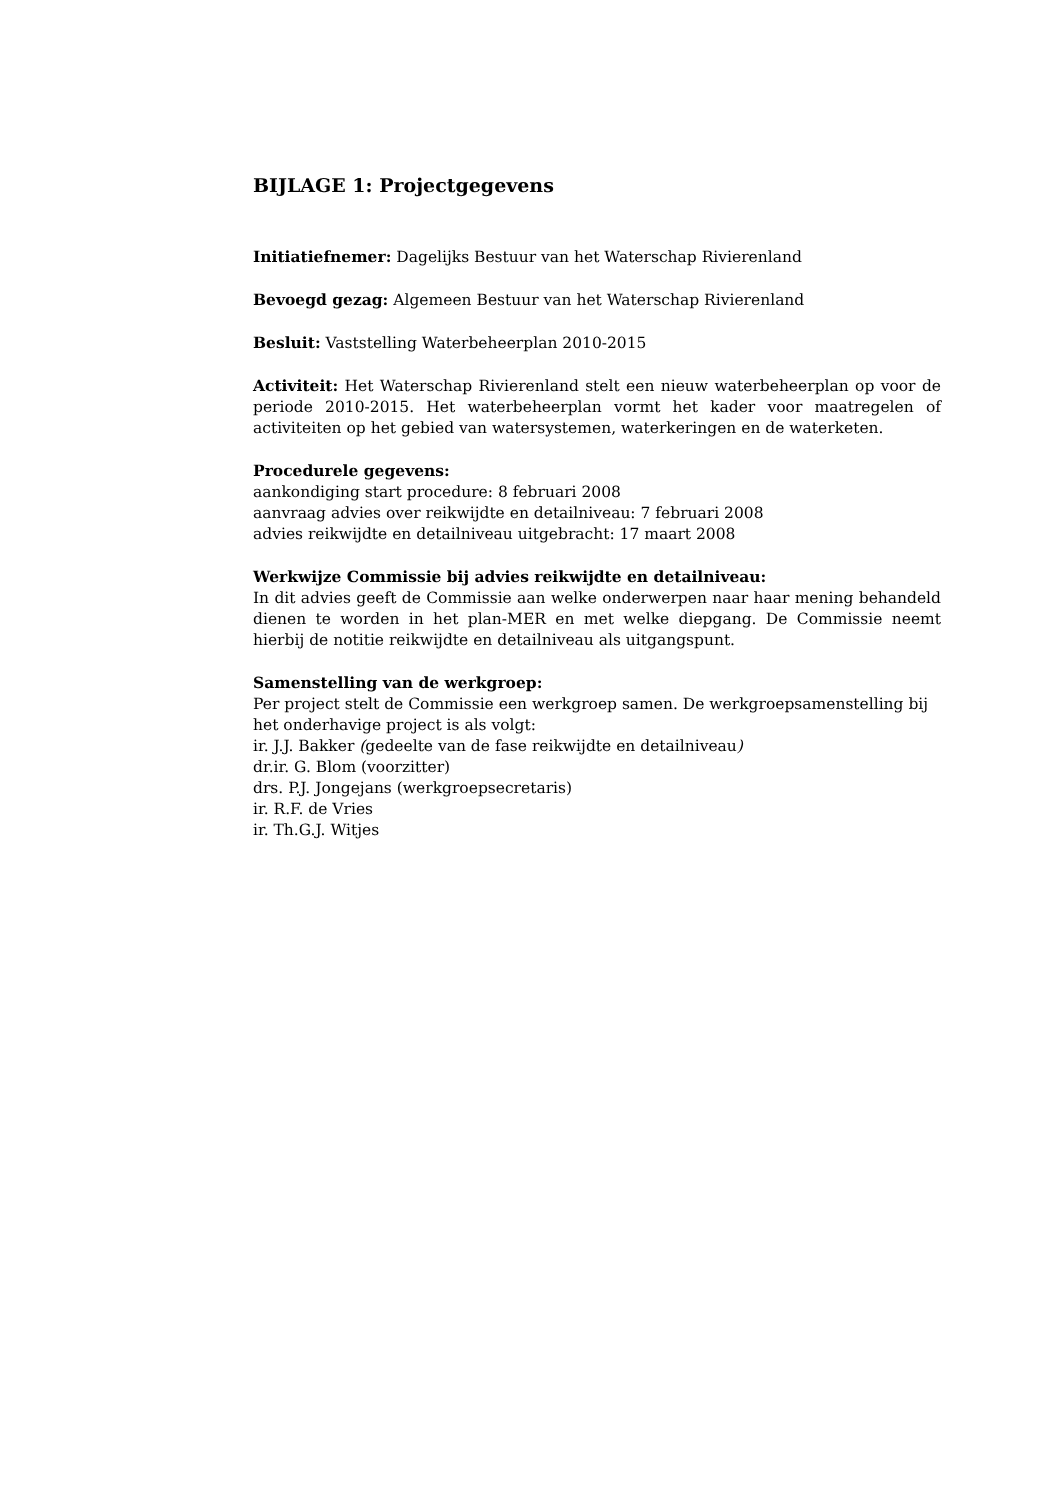BIJLAGE 1: Projectgegevens
Initiatiefnemer: Dagelijks Bestuur van het Waterschap Rivierenland
Bevoegd gezag: Algemeen Bestuur van het Waterschap Rivierenland
Besluit: Vaststelling Waterbeheerplan 2010-2015
Activiteit: Het Waterschap Rivierenland stelt een nieuw waterbeheerplan op voor de periode 2010-2015. Het waterbeheerplan vormt het kader voor maat­regelen of activiteiten op het gebied van watersystemen, waterkeringen en de waterketen.
Procedurele gegevens:
aankondiging start procedure: 8 februari 2008
aanvraag advies over reikwijdte en detailniveau: 7 februari 2008
advies reikwijdte en detailniveau uitgebracht: 17 maart 2008
Werkwijze Commissie bij advies reikwijdte en detailniveau:
In dit advies geeft de Commissie aan welke onderwerpen naar haar mening behandeld dienen te worden in het plan-MER en met welke diepgang. De Commissie neemt hierbij de notitie reikwijdte en detailniveau als uitgangs­punt.
Samenstelling van de werkgroep:
Per project stelt de Commissie een werkgroep samen. De werkgroepsamen­stelling bij het onderhavige project is als volgt:
ir. J.J. Bakker (gedeelte van de fase reikwijdte en detailniveau)
dr.ir. G. Blom (voorzitter)
drs. P.J. Jongejans (werkgroepsecretaris)
ir. R.F. de Vries
ir. Th.G.J. Witjes